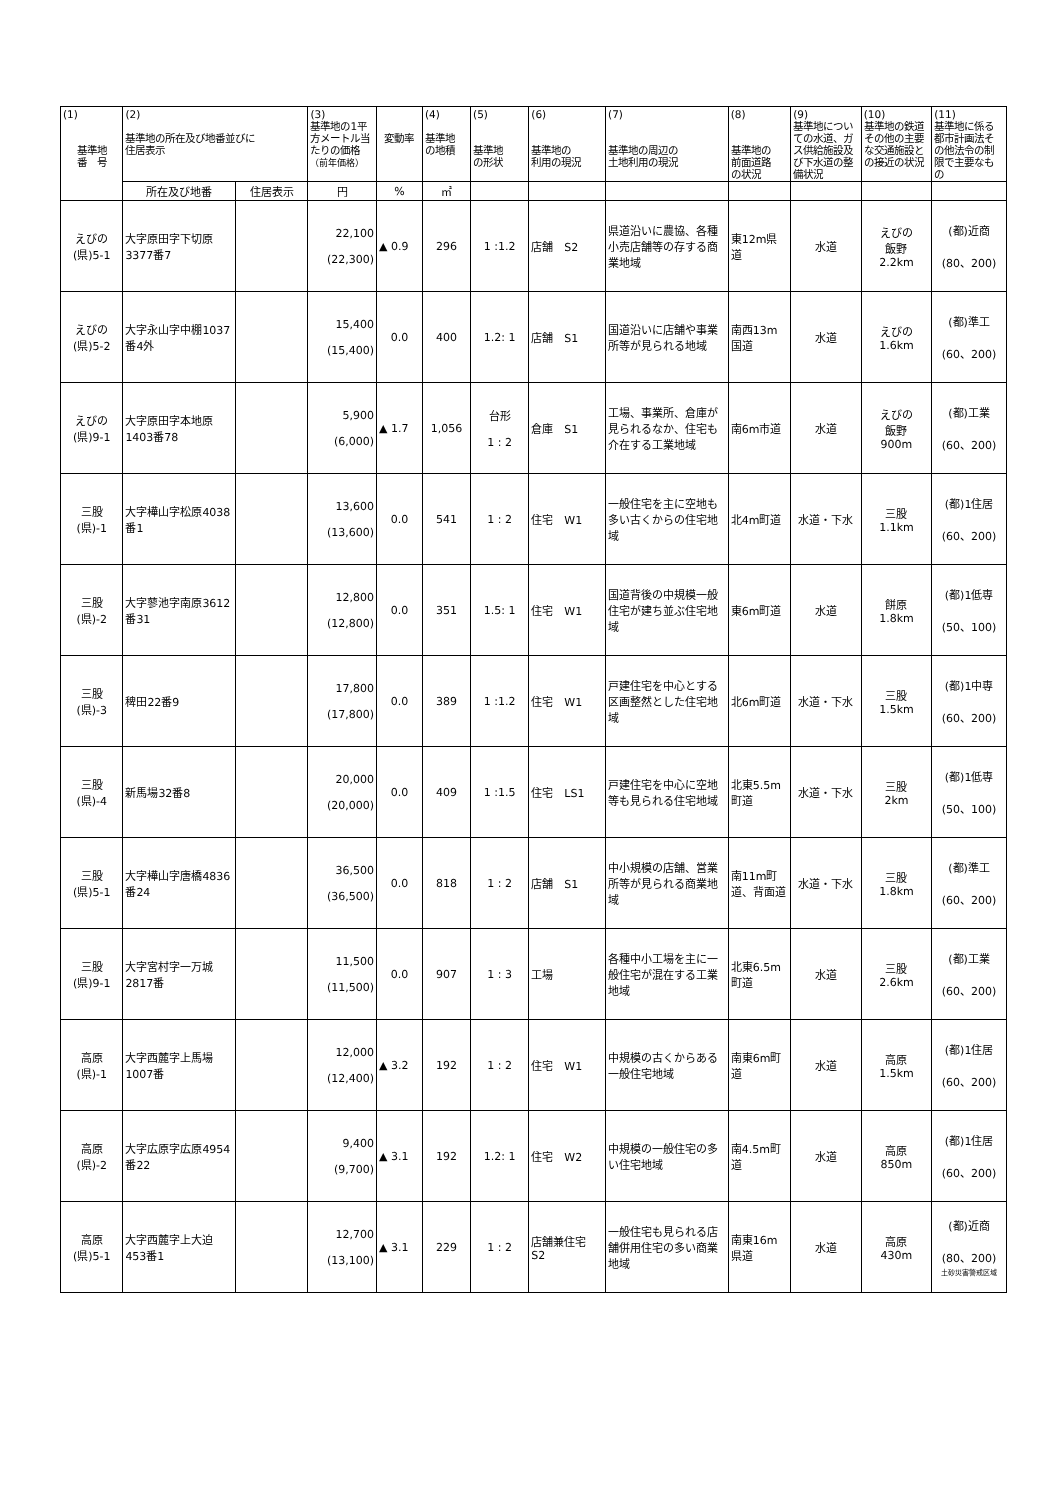| (1) 基準地 番 号 | (2) 基準地の所在及び地番並びに 住居表示 | | (3) 基準地の1平方メートル当たりの価格 （前年価格） | 変動率 | (4) 基準地 の地積 | (5) 基準地 の形状 | (6) 基準地の 利用の現況 | (7) 基準地の周辺の 土地利用の現況 | (8) 基準地の 前面道路 の状況 | (9) 基準地についての水道、ガス供給施設及び下水道の整備状況 | (10) 基準地の鉄道その他の主要な交通施設との接近の状況 | (11) 基準地に係る都市計画法その他法令の制限で主要なもの |
| --- | --- | --- | --- | --- | --- | --- | --- | --- | --- | --- | --- | --- |
| | 所在及び地番 | 住居表示 | 円 | % | ㎡ | | | | | | | |
| えびの (県)5-1 | 大字原田字下切原3377番7 | | 22,100 (22,300) | ▲ 0.9 | 296 | 1 :1.2 | 店舗 S2 | 県道沿いに農協、各種小売店舗等の存する商業地域 | 東12m県道 | 水道 | えびの 飯野 2.2km | (都)近商 (80、200) |
| えびの (県)5-2 | 大字永山字中棚1037番4外 | | 15,400 (15,400) | 0.0 | 400 | 1.2: 1 | 店舗 S1 | 国道沿いに店舗や事業所等が見られる地域 | 南西13m国道 | 水道 | えびの 1.6km | (都)準工 (60、200) |
| えびの (県)9-1 | 大字原田字本地原1403番78 | | 5,900 (6,000) | ▲ 1.7 | 1,056 | 台形 1 : 2 | 倉庫 S1 | 工場、事業所、倉庫が見られるなか、住宅も介在する工業地域 | 南6m市道 | 水道 | えびの 飯野 900m | (都)工業 (60、200) |
| 三股 (県)-1 | 大字樺山字松原4038番1 | | 13,600 (13,600) | 0.0 | 541 | 1 : 2 | 住宅 W1 | 一般住宅を主に空地も多い古くからの住宅地域 | 北4m町道 | 水道・下水 | 三股 1.1km | (都)1住居 (60、200) |
| 三股 (県)-2 | 大字蓼池字南原3612番31 | | 12,800 (12,800) | 0.0 | 351 | 1.5: 1 | 住宅 W1 | 国道背後の中規模一般住宅が建ち並ぶ住宅地域 | 東6m町道 | 水道 | 餅原 1.8km | (都)1低専 (50、100) |
| 三股 (県)-3 | 稗田22番9 | | 17,800 (17,800) | 0.0 | 389 | 1 :1.2 | 住宅 W1 | 戸建住宅を中心とする区画整然とした住宅地域 | 北6m町道 | 水道・下水 | 三股 1.5km | (都)1中専 (60、200) |
| 三股 (県)-4 | 新馬場32番8 | | 20,000 (20,000) | 0.0 | 409 | 1 :1.5 | 住宅 LS1 | 戸建住宅を中心に空地等も見られる住宅地域 | 北東5.5m町道 | 水道・下水 | 三股 2km | (都)1低専 (50、100) |
| 三股 (県)5-1 | 大字樺山字唐橋4836番24 | | 36,500 (36,500) | 0.0 | 818 | 1 : 2 | 店舗 S1 | 中小規模の店舗、営業所等が見られる商業地域 | 南11m町道、背面道 | 水道・下水 | 三股 1.8km | (都)準工 (60、200) |
| 三股 (県)9-1 | 大字宮村字一万城2817番 | | 11,500 (11,500) | 0.0 | 907 | 1 : 3 | 工場 | 各種中小工場を主に一般住宅が混在する工業地域 | 北東6.5m町道 | 水道 | 三股 2.6km | (都)工業 (60、200) |
| 高原 (県)-1 | 大字西麓字上馬場1007番 | | 12,000 (12,400) | ▲ 3.2 | 192 | 1 : 2 | 住宅 W1 | 中規模の古くからある一般住宅地域 | 南東6m町道 | 水道 | 高原 1.5km | (都)1住居 (60、200) |
| 高原 (県)-2 | 大字広原字広原4954番22 | | 9,400 (9,700) | ▲ 3.1 | 192 | 1.2: 1 | 住宅 W2 | 中規模の一般住宅の多い住宅地域 | 南4.5m町道 | 水道 | 高原 850m | (都)1住居 (60、200) |
| 高原 (県)5-1 | 大字西麓字上大迫453番1 | | 12,700 (13,100) | ▲ 3.1 | 229 | 1 : 2 | 店舗兼住宅 S2 | 一般住宅も見られる店舗併用住宅の多い商業地域 | 南東16m県道 | 水道 | 高原 430m | (都)近商 (80、200) 土砂災害警戒区域 |